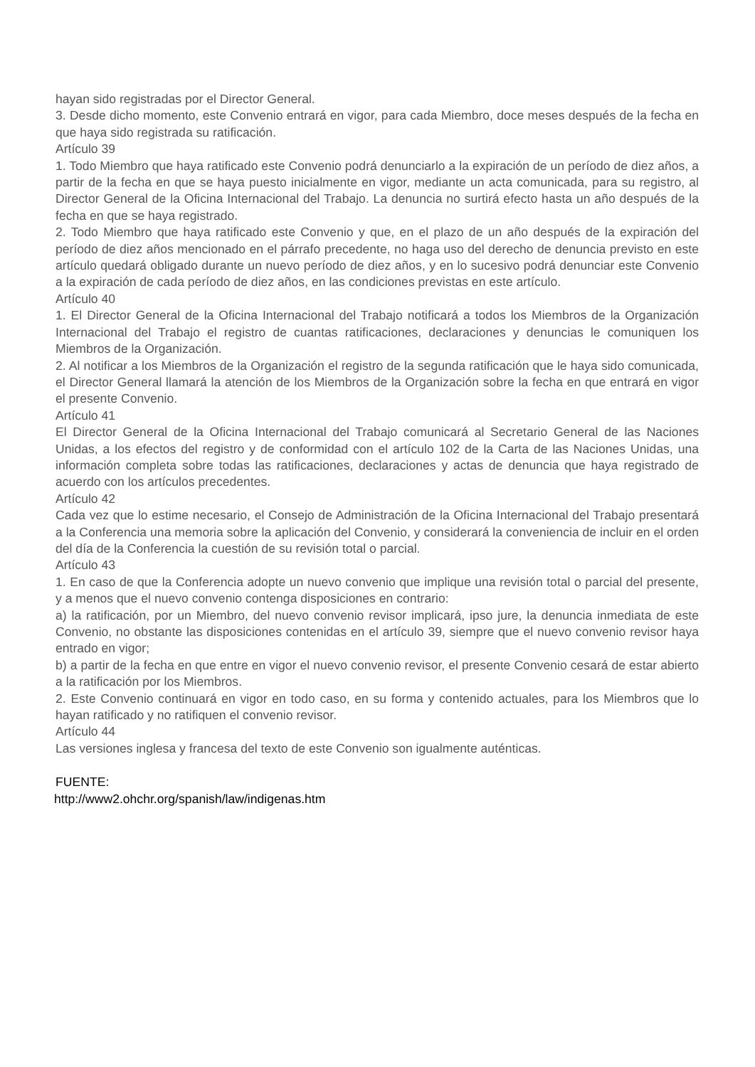hayan sido registradas por el Director General.
3. Desde dicho momento, este Convenio entrará en vigor, para cada Miembro, doce meses después de la fecha en que haya sido registrada su ratificación.
Artículo 39
1. Todo Miembro que haya ratificado este Convenio podrá denunciarlo a la expiración de un período de diez años, a partir de la fecha en que se haya puesto inicialmente en vigor, mediante un acta comunicada, para su registro, al Director General de la Oficina Internacional del Trabajo. La denuncia no surtirá efecto hasta un año después de la fecha en que se haya registrado.
2. Todo Miembro que haya ratificado este Convenio y que, en el plazo de un año después de la expiración del período de diez años mencionado en el párrafo precedente, no haga uso del derecho de denuncia previsto en este artículo quedará obligado durante un nuevo período de diez años, y en lo sucesivo podrá denunciar este Convenio a la expiración de cada período de diez años, en las condiciones previstas en este artículo.
Artículo 40
1. El Director General de la Oficina Internacional del Trabajo notificará a todos los Miembros de la Organización Internacional del Trabajo el registro de cuantas ratificaciones, declaraciones y denuncias le comuniquen los Miembros de la Organización.
2. Al notificar a los Miembros de la Organización el registro de la segunda ratificación que le haya sido comunicada, el Director General llamará la atención de los Miembros de la Organización sobre la fecha en que entrará en vigor el presente Convenio.
Artículo 41
El Director General de la Oficina Internacional del Trabajo comunicará al Secretario General de las Naciones Unidas, a los efectos del registro y de conformidad con el artículo 102 de la Carta de las Naciones Unidas, una información completa sobre todas las ratificaciones, declaraciones y actas de denuncia que haya registrado de acuerdo con los artículos precedentes.
Artículo 42
Cada vez que lo estime necesario, el Consejo de Administración de la Oficina Internacional del Trabajo presentará a la Conferencia una memoria sobre la aplicación del Convenio, y considerará la conveniencia de incluir en el orden del día de la Conferencia la cuestión de su revisión total o parcial.
Artículo 43
1. En caso de que la Conferencia adopte un nuevo convenio que implique una revisión total o parcial del presente, y a menos que el nuevo convenio contenga disposiciones en contrario:
a) la ratificación, por un Miembro, del nuevo convenio revisor implicará, ipso jure, la denuncia inmediata de este Convenio, no obstante las disposiciones contenidas en el artículo 39, siempre que el nuevo convenio revisor haya entrado en vigor;
b) a partir de la fecha en que entre en vigor el nuevo convenio revisor, el presente Convenio cesará de estar abierto a la ratificación por los Miembros.
2. Este Convenio continuará en vigor en todo caso, en su forma y contenido actuales, para los Miembros que lo hayan ratificado y no ratifiquen el convenio revisor.
Artículo 44
Las versiones inglesa y francesa del texto de este Convenio son igualmente auténticas.
FUENTE:
http://www2.ohchr.org/spanish/law/indigenas.htm